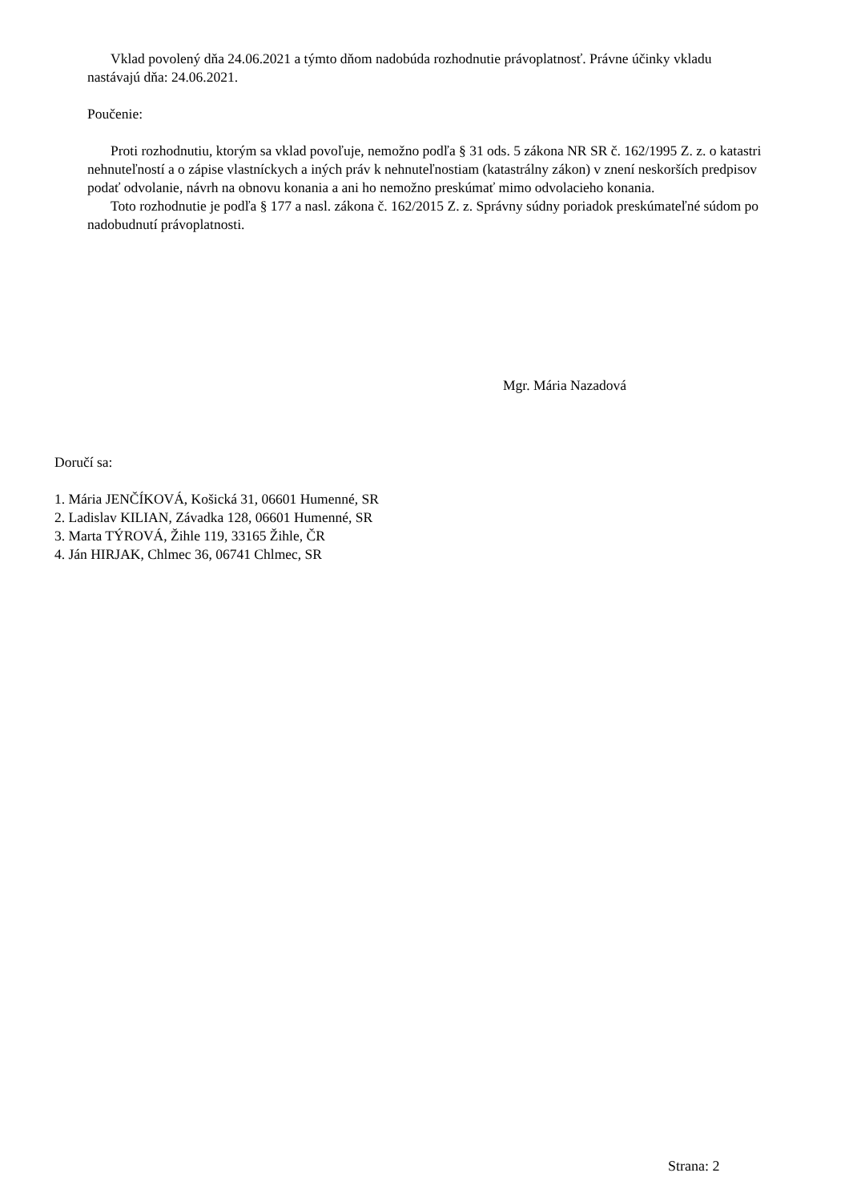Vklad povolený dňa 24.06.2021 a týmto dňom nadobúda rozhodnutie právoplatnosť. Právne účinky vkladu nastávajú dňa: 24.06.2021.
Poučenie:
Proti rozhodnutiu, ktorým sa vklad povoľuje, nemožno podľa § 31 ods. 5 zákona NR SR č. 162/1995 Z. z. o katastri nehnuteľností a o zápise vlastníckych a iných práv k nehnuteľnostiam (katastrálny zákon) v znení neskorších predpisov podať odvolanie, návrh na obnovu konania a ani ho nemožno preskúmať mimo odvolacieho konania.
Toto rozhodnutie je podľa § 177 a nasl. zákona č. 162/2015 Z. z. Správny súdny poriadok preskúmateľné súdom po nadobudnutí právoplatnosti.
Mgr. Mária Nazadová
Doručí sa:
1. Mária JENČÍKOVÁ, Košická 31, 06601 Humenné, SR
2. Ladislav KILIAN, Závadka 128, 06601 Humenné, SR
3. Marta TÝROVÁ, Žihle 119, 33165 Žihle, ČR
4. Ján HIRJAK, Chlmec 36, 06741 Chlmec, SR
Strana: 2